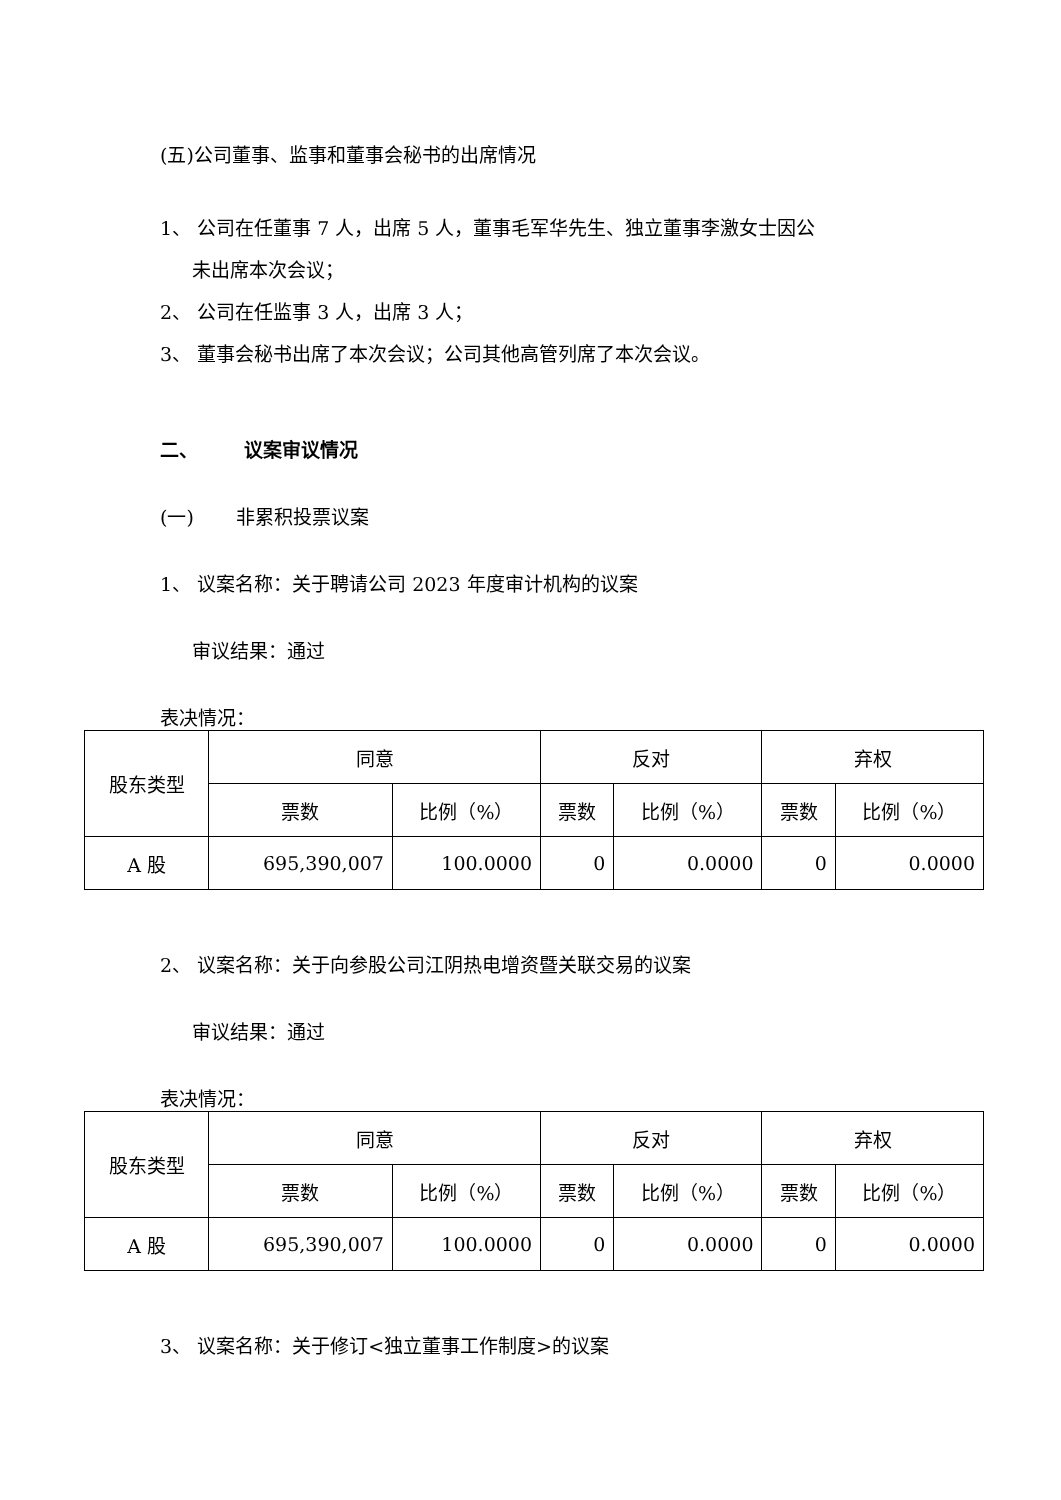(五)公司董事、监事和董事会秘书的出席情况
1、 公司在任董事 7 人，出席 5 人，董事毛军华先生、独立董事李激女士因公
未出席本次会议；
2、 公司在任监事 3 人，出席 3 人；
3、 董事会秘书出席了本次会议；公司其他高管列席了本次会议。
二、 议案审议情况
(一) 非累积投票议案
1、 议案名称：关于聘请公司 2023 年度审计机构的议案
审议结果：通过
表决情况：
| 股东类型 | 同意 | | 反对 | | 弃权 | |
| --- | --- | --- | --- | --- | --- | --- |
| | 票数 | 比例（%） | 票数 | 比例（%） | 票数 | 比例（%） |
| A 股 | 695,390,007 | 100.0000 | 0 | 0.0000 | 0 | 0.0000 |
2、 议案名称：关于向参股公司江阴热电增资暨关联交易的议案
审议结果：通过
表决情况：
| 股东类型 | 同意 | | 反对 | | 弃权 | |
| --- | --- | --- | --- | --- | --- | --- |
| | 票数 | 比例（%） | 票数 | 比例（%） | 票数 | 比例（%） |
| A 股 | 695,390,007 | 100.0000 | 0 | 0.0000 | 0 | 0.0000 |
3、 议案名称：关于修订<独立董事工作制度>的议案